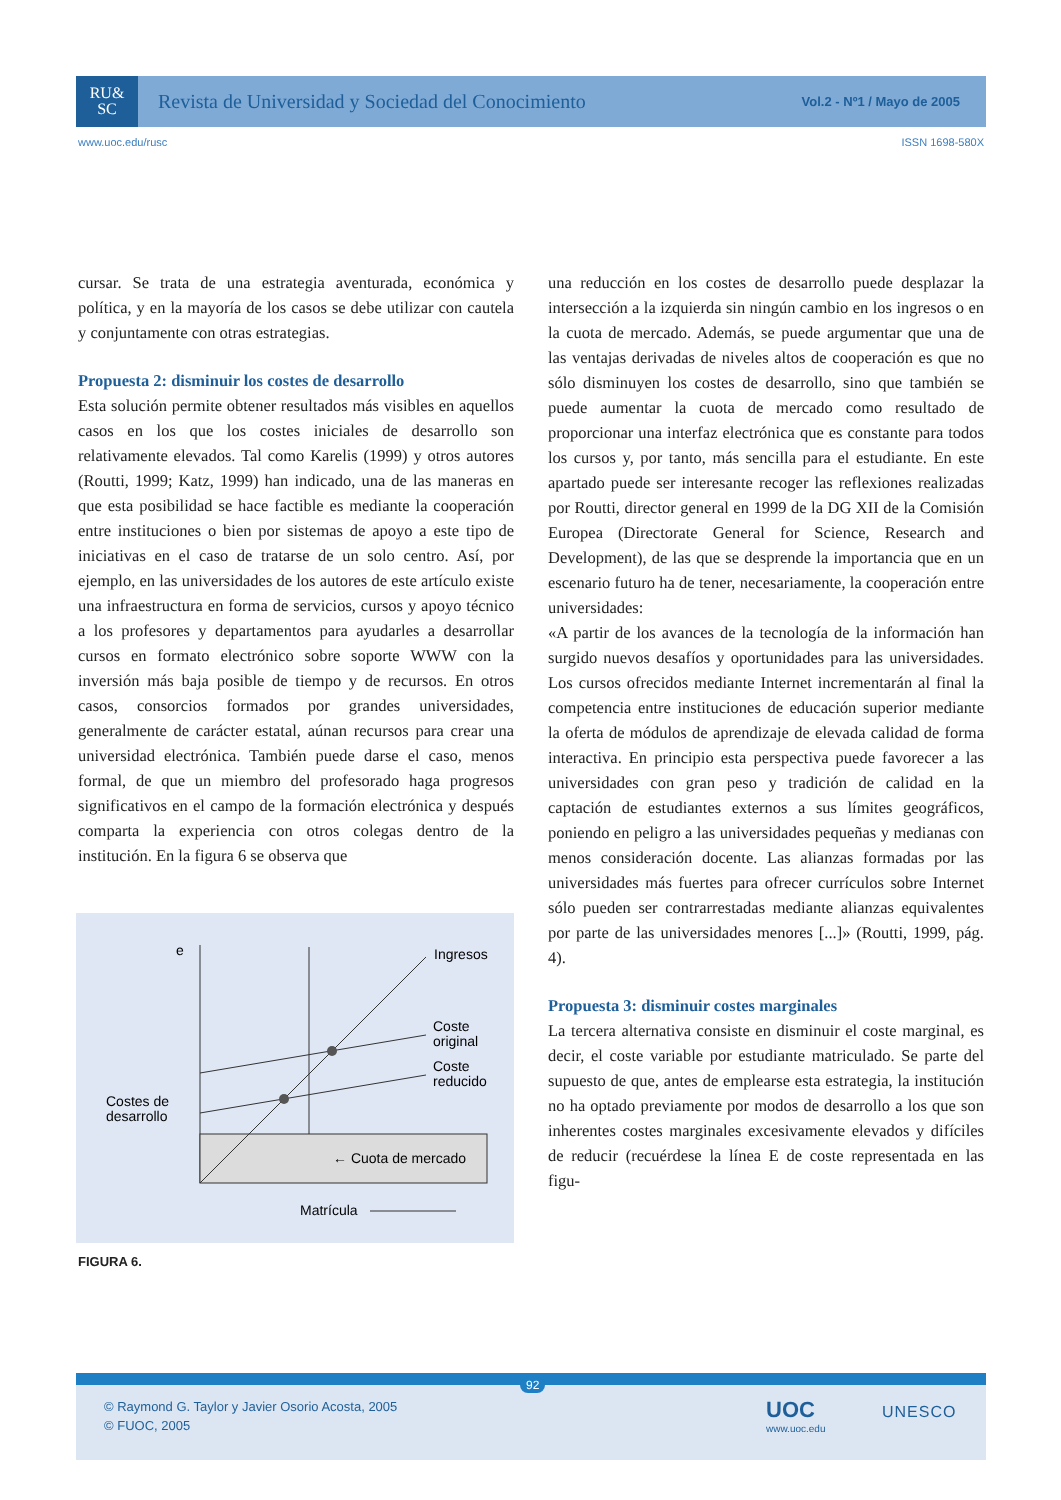RU&
SC
Revista de Universidad y Sociedad del Conocimiento
Vol.2 - Nº1 / Mayo de 2005
www.uoc.edu/rusc ISSN 1698-580X
cursar. Se trata de una estrategia aventurada, económica y política, y en la mayoría de los casos se debe utilizar con cautela y conjuntamente con otras estrategias.
Propuesta 2: disminuir los costes de desarrollo
Esta solución permite obtener resultados más visibles en aquellos casos en los que los costes iniciales de desarrollo son relativamente elevados. Tal como Karelis (1999) y otros autores (Routti, 1999; Katz, 1999) han indicado, una de las maneras en que esta posibilidad se hace factible es mediante la cooperación entre instituciones o bien por sistemas de apoyo a este tipo de iniciativas en el caso de tratarse de un solo centro. Así, por ejemplo, en las universidades de los autores de este artículo existe una infraestructura en forma de servicios, cursos y apoyo técnico a los profesores y departamentos para ayudarles a desarrollar cursos en formato electrónico sobre soporte WWW con la inversión más baja posible de tiempo y de recursos. En otros casos, consorcios formados por grandes universidades, generalmente de carácter estatal, aúnan recursos para crear una universidad electrónica. También puede darse el caso, menos formal, de que un miembro del profesorado haga progresos significativos en el campo de la formación electrónica y después comparta la experiencia con otros colegas dentro de la institución. En la figura 6 se observa que
e
Ingresos
Coste
original
Coste
reducido
Costes de
desarrollo
← Cuota de mercado
Matrícula
FIGURA 6.
una reducción en los costes de desarrollo puede desplazar la intersección a la izquierda sin ningún cambio en los ingresos o en la cuota de mercado. Además, se puede argumentar que una de las ventajas derivadas de niveles altos de cooperación es que no sólo disminuyen los costes de desarrollo, sino que también se puede aumentar la cuota de mercado como resultado de proporcionar una interfaz electrónica que es constante para todos los cursos y, por tanto, más sencilla para el estudiante. En este apartado puede ser interesante recoger las reflexiones realizadas por Routti, director general en 1999 de la DG XII de la Comisión Europea (Directorate General for Science, Research and Development), de las que se desprende la importancia que en un escenario futuro ha de tener, necesariamente, la cooperación entre universidades:
«A partir de los avances de la tecnología de la información han surgido nuevos desafíos y oportunidades para las universidades. Los cursos ofrecidos mediante Internet incrementarán al final la competencia entre instituciones de educación superior mediante la oferta de módulos de aprendizaje de elevada calidad de forma interactiva. En principio esta perspectiva puede favorecer a las universidades con gran peso y tradición de calidad en la captación de estudiantes externos a sus límites geográficos, poniendo en peligro a las universidades pequeñas y medianas con menos consideración docente. Las alianzas formadas por las universidades más fuertes para ofrecer currículos sobre Internet sólo pueden ser contrarrestadas mediante alianzas equivalentes por parte de las universidades menores [...]» (Routti, 1999, pág. 4).
Propuesta 3: disminuir costes marginales
La tercera alternativa consiste en disminuir el coste marginal, es decir, el coste variable por estudiante matriculado. Se parte del supuesto de que, antes de emplearse esta estrategia, la institución no ha optado previamente por modos de desarrollo a los que son inherentes costes marginales excesivamente elevados y difíciles de reducir (recuérdese la línea E de coste representada en las figu-
92
© Raymond G. Taylor y Javier Osorio Acosta, 2005
© FUOC, 2005
UOC
www.uoc.edu
UNESCO